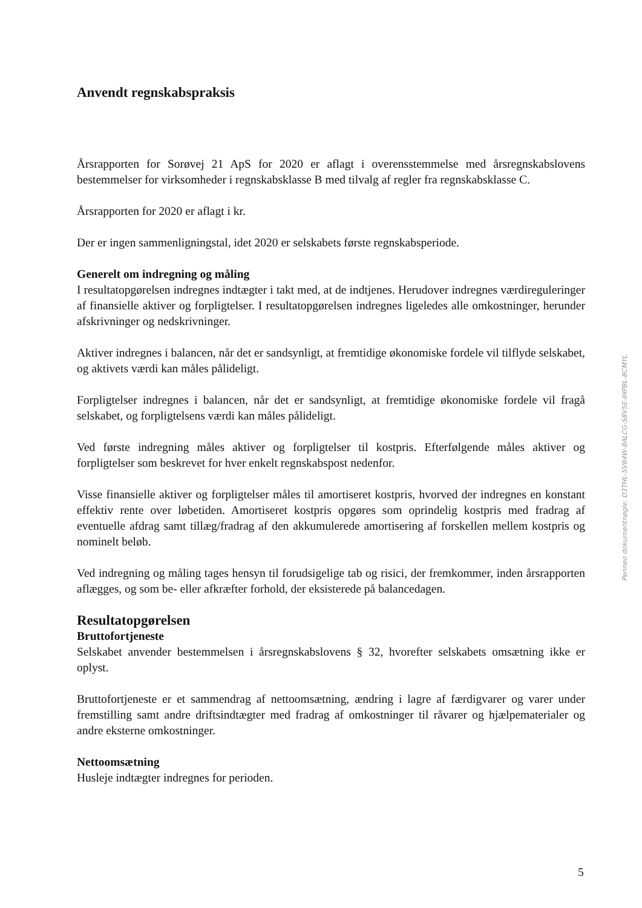Anvendt regnskabspraksis
Årsrapporten for Sorøvej 21 ApS for 2020 er aflagt i overensstemmelse med årsregnskabslovens bestemmelser for virksomheder i regnskabsklasse B med tilvalg af regler fra regnskabsklasse C.
Årsrapporten for 2020 er aflagt i kr.
Der er ingen sammenligningstal, idet 2020 er selskabets første regnskabsperiode.
Generelt om indregning og måling
I resultatopgørelsen indregnes indtægter i takt med, at de indtjenes. Herudover indregnes værdireguleringer af finansielle aktiver og forpligtelser. I resultatopgørelsen indregnes ligeledes alle omkostninger, herunder afskrivninger og nedskrivninger.
Aktiver indregnes i balancen, når det er sandsynligt, at fremtidige økonomiske fordele vil tilflyde selskabet, og aktivets værdi kan måles pålideligt.
Forpligtelser indregnes i balancen, når det er sandsynligt, at fremtidige økonomiske fordele vil fragå selskabet, og forpligtelsens værdi kan måles pålideligt.
Ved første indregning måles aktiver og forpligtelser til kostpris. Efterfølgende måles aktiver og forpligtelser som beskrevet for hver enkelt regnskabspost nedenfor.
Visse finansielle aktiver og forpligtelser måles til amortiseret kostpris, hvorved der indregnes en konstant effektiv rente over løbetiden. Amortiseret kostpris opgøres som oprindelig kostpris med fradrag af eventuelle afdrag samt tillæg/fradrag af den akkumulerede amortisering af forskellen mellem kostpris og nominelt beløb.
Ved indregning og måling tages hensyn til forudsigelige tab og risici, der fremkommer, inden årsrapporten aflægges, og som be- eller afkræfter forhold, der eksisterede på balancedagen.
Resultatopgørelsen
Bruttofortjeneste
Selskabet anvender bestemmelsen i årsregnskabslovens § 32, hvorefter selskabets omsætning ikke er oplyst.
Bruttofortjeneste er et sammendrag af nettoomsætning, ændring i lagre af færdigvarer og varer under fremstilling samt andre driftsindtægter med fradrag af omkostninger til råvarer og hjælpematerialer og andre eksterne omkostninger.
Nettoomsætning
Husleje indtægter indregnes for perioden.
Penneo dokumentnøgle: D3THL-5V84W-8ALCG-S8V5E-IHPBL-8CMYL
5